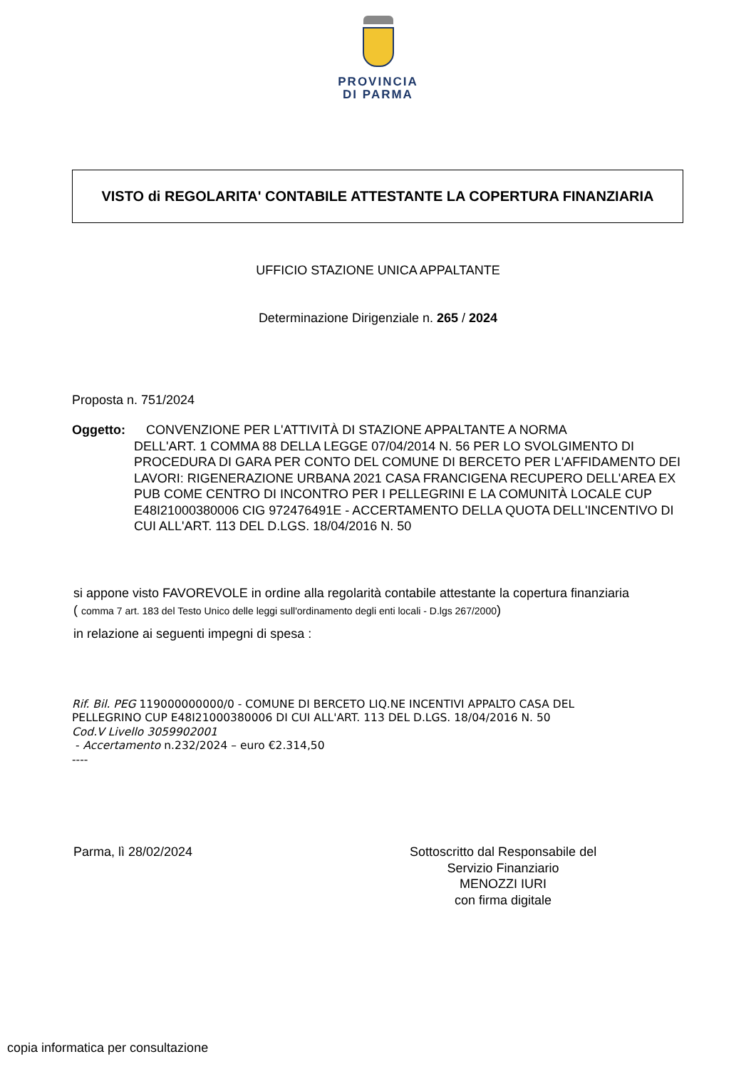PROVINCIA
DI PARMA
VISTO di REGOLARITA' CONTABILE ATTESTANTE LA COPERTURA FINANZIARIA
UFFICIO STAZIONE UNICA APPALTANTE
Determinazione Dirigenziale n. 265 / 2024
Proposta n. 751/2024
Oggetto: CONVENZIONE PER L'ATTIVITÀ DI STAZIONE APPALTANTE A NORMA
DELL'ART. 1 COMMA 88 DELLA LEGGE 07/04/2014 N. 56 PER LO SVOLGIMENTO DI PROCEDURA DI GARA PER CONTO DEL COMUNE DI BERCETO PER L'AFFIDAMENTO DEI LAVORI: RIGENERAZIONE URBANA 2021 CASA FRANCIGENA RECUPERO DELL'AREA EX PUB COME CENTRO DI INCONTRO PER I PELLEGRINI E LA COMUNITÀ LOCALE CUP E48I21000380006 CIG 972476491E - ACCERTAMENTO DELLA QUOTA DELL'INCENTIVO DI CUI ALL'ART. 113 DEL D.LGS. 18/04/2016 N. 50
si appone visto FAVOREVOLE in ordine alla regolarità contabile attestante la copertura finanziaria
( comma 7 art. 183 del Testo Unico delle leggi sull'ordinamento degli enti locali - D.lgs 267/2000)
in relazione ai seguenti impegni di spesa :
Rif. Bil. PEG 119000000000/0 - COMUNE DI BERCETO LIQ.NE INCENTIVI APPALTO CASA DEL
PELLEGRINO CUP E48I21000380006 DI CUI ALL'ART. 113 DEL D.LGS. 18/04/2016 N. 50
Cod.V Livello 3059902001
- Accertamento n.232/2024 – euro €2.314,50
----
Parma, lì 28/02/2024 Sottoscritto dal Responsabile del
Servizio Finanziario
MENOZZI IURI
con firma digitale
copia informatica per consultazione